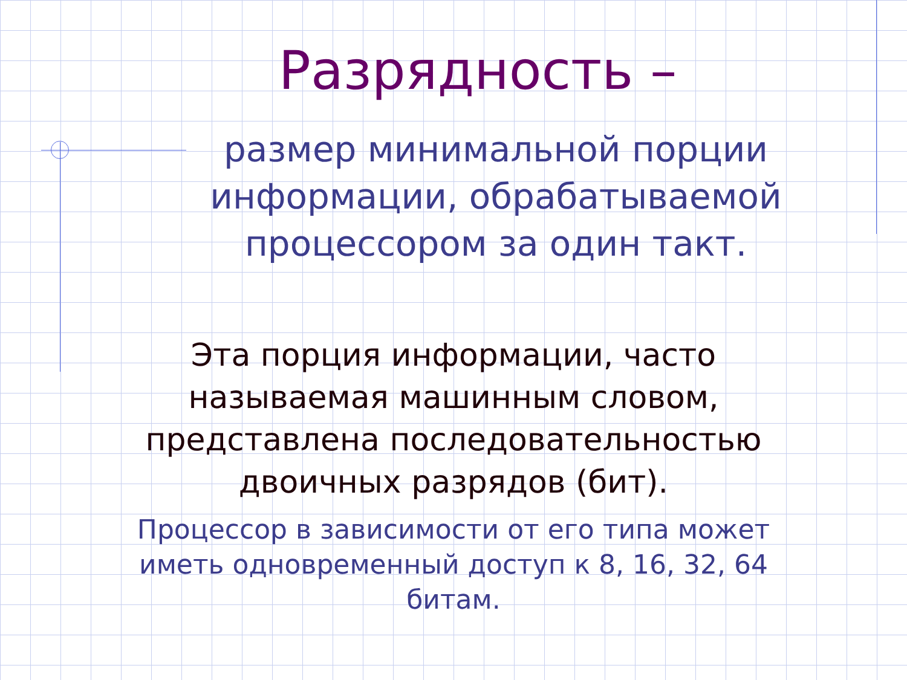Разрядность –
размер минимальной порции информации, обрабатываемой процессором за один такт.
Эта порция информации, часто называемая машинным словом, представлена последовательностью двоичных разрядов (бит).
Процессор в зависимости от его типа может иметь одновременный доступ к 8, 16, 32, 64 битам.